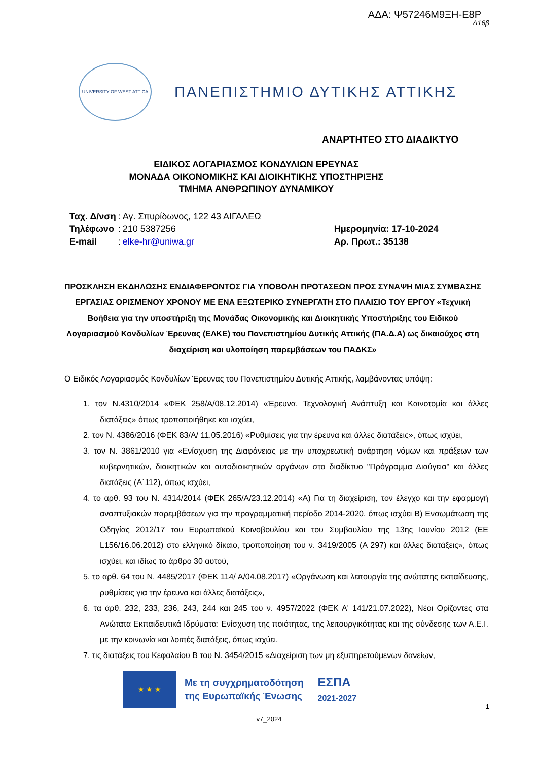ΑΔΑ: Ψ57246Μ9ΞΗ-Ε8Ρ
Δ16β
UNIVERSITY OF WEST ATTICA
ΠΑΝΕΠΙΣΤΗΜΙΟ ΔΥΤΙΚΗΣ ΑΤΤΙΚΗΣ
ΑΝΑΡΤΗΤΕΟ ΣΤΟ ΔΙΑΔΙΚΤΥΟ
ΕΙΔΙΚΟΣ ΛΟΓΑΡΙΑΣΜΟΣ ΚΟΝΔΥΛΙΩΝ ΕΡΕΥΝΑΣ
ΜΟΝΑΔΑ ΟΙΚΟΝΟΜΙΚΗΣ ΚΑΙ ΔΙΟΙΚΗΤΙΚΗΣ ΥΠΟΣΤΗΡΙΞΗΣ
ΤΜΗΜΑ ΑΝΘΡΩΠΙΝΟΥ ΔΥΝΑΜΙΚΟΥ
| Ταχ. Δ/νση | : | Αγ. Σπυρίδωνος, 122 43 ΑΙΓΑΛΕΩ |
| Τηλέφωνο | : | 210 5387256 |
| E-mail | : | elke-hr@uniwa.gr |
Ημερομηνία: 17-10-2024
Αρ. Πρωτ.: 35138
ΠΡΟΣΚΛΗΣΗ ΕΚΔΗΛΩΣΗΣ ΕΝΔΙΑΦΕΡΟΝΤΟΣ ΓΙΑ ΥΠΟΒΟΛΗ ΠΡΟΤΑΣΕΩΝ ΠΡΟΣ ΣΥΝΑΨΗ ΜΙΑΣ ΣΥΜΒΑΣΗΣ ΕΡΓΑΣΙΑΣ ΟΡΙΣΜΕΝΟΥ ΧΡΟΝΟΥ ΜΕ ΕΝΑ ΕΞΩΤΕΡΙΚΟ ΣΥΝΕΡΓΑΤΗ ΣΤΟ ΠΛΑΙΣΙΟ ΤΟΥ ΕΡΓΟΥ «Τεχνική Βοήθεια για την υποστήριξη της Μονάδας Οικονομικής και Διοικητικής Υποστήριξης του Ειδικού Λογαριασμού Κονδυλίων Έρευνας (ΕΛΚΕ) του Πανεπιστημίου Δυτικής Αττικής (ΠΑ.Δ.Α) ως δικαιούχος στη διαχείριση και υλοποίηση παρεμβάσεων του ΠΑΔΚΣ»
Ο Ειδικός Λογαριασμός Κονδυλίων Έρευνας του Πανεπιστημίου Δυτικής Αττικής, λαμβάνοντας υπόψη:
1. τον Ν.4310/2014 «ΦΕΚ 258/Α/08.12.2014) «Έρευνα, Τεχνολογική Ανάπτυξη και Καινοτομία και άλλες διατάξεις» όπως τροποποιήθηκε και ισχύει,
2. τον Ν. 4386/2016 (ΦΕΚ 83/Α/ 11.05.2016) «Ρυθμίσεις για την έρευνα και άλλες διατάξεις», όπως ισχύει,
3. τον Ν. 3861/2010 για «Ενίσχυση της Διαφάνειας με την υποχρεωτική ανάρτηση νόμων και πράξεων των κυβερνητικών, διοικητικών και αυτοδιοικητικών οργάνων στο διαδίκτυο "Πρόγραμμα Διαύγεια" και άλλες διατάξεις (Α΄112), όπως ισχύει,
4. το αρθ. 93 του Ν. 4314/2014 (ΦΕΚ 265/Α/23.12.2014) «Α) Για τη διαχείριση, τον έλεγχο και την εφαρμογή αναπτυξιακών παρεμβάσεων για την προγραμματική περίοδο 2014-2020, όπως ισχύει Β) Ενσωμάτωση της Οδηγίας 2012/17 του Ευρωπαϊκού Κοινοβουλίου και του Συμβουλίου της 13ης Ιουνίου 2012 (ΕΕ L156/16.06.2012) στο ελληνικό δίκαιο, τροποποίηση του ν. 3419/2005 (Α 297) και άλλες διατάξεις», όπως ισχύει, και ιδίως το άρθρο 30 αυτού,
5. το αρθ. 64 του Ν. 4485/2017 (ΦΕΚ 114/ Α/04.08.2017) «Οργάνωση και λειτουργία της ανώτατης εκπαίδευσης, ρυθμίσεις για την έρευνα και άλλες διατάξεις»,
6. τα άρθ. 232, 233, 236, 243, 244 και 245 του ν. 4957/2022 (ΦΕΚ Α' 141/21.07.2022), Νέοι Ορίζοντες στα Ανώτατα Εκπαιδευτικά Ιδρύματα: Ενίσχυση της ποιότητας, της λειτουργικότητας και της σύνδεσης των Α.Ε.Ι. με την κοινωνία και λοιπές διατάξεις, όπως ισχύει,
7. τις διατάξεις του Κεφαλαίου Β του Ν. 3454/2015 «Διαχείριση των μη εξυπηρετούμενων δανείων,
★ ★ ★
Με τη συγχρηματοδότηση
της Ευρωπαϊκής Ένωσης
ΕΣΠΑ
2021-2027
1
v7_2024